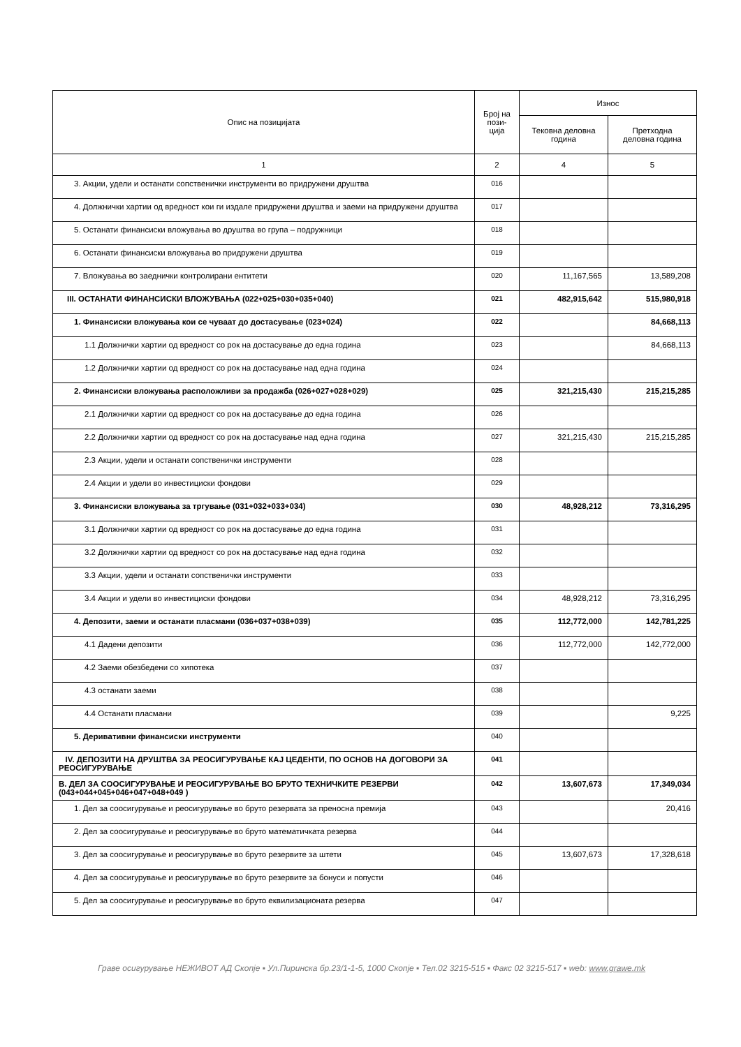| Опис на позицијата | Број на пози- ција | Износ | |
| --- | --- | --- | --- |
| | | Тековна деловна година | Претходна деловна година |
| 1 | 2 | 4 | 5 |
| 3. Акции, удели и останати сопственички инструменти во придружени друштва | 016 | | |
| 4. Должнички хартии од вредност кои ги издале придружени друштва и заеми на придружени друштва | 017 | | |
| 5. Останати финансиски вложувања во друштва во група – подружници | 018 | | |
| 6. Останати финансиски вложувања во придружени друштва | 019 | | |
| 7. Вложувања во заеднички контролирани ентитети | 020 | 11,167,565 | 13,589,208 |
| III. ОСТАНАТИ ФИНАНСИСКИ ВЛОЖУВАЊА (022+025+030+035+040) | 021 | 482,915,642 | 515,980,918 |
| 1. Финансиски вложувања кои се чуваат до достасување (023+024) | 022 | | 84,668,113 |
| 1.1 Должнички хартии од вредност со рок на достасување до една година | 023 | | 84,668,113 |
| 1.2 Должнички хартии од вредност со рок на достасување над една година | 024 | | |
| 2. Финансиски вложувања расположливи за продажба (026+027+028+029) | 025 | 321,215,430 | 215,215,285 |
| 2.1 Должнички хартии од вредност со рок на достасување до една година | 026 | | |
| 2.2 Должнички хартии од вредност со рок на достасување над една година | 027 | 321,215,430 | 215,215,285 |
| 2.3 Акции, удели и останати сопственички инструменти | 028 | | |
| 2.4 Акции и удели во инвестициски фондови | 029 | | |
| 3. Финансиски вложувања за тргување (031+032+033+034) | 030 | 48,928,212 | 73,316,295 |
| 3.1 Должнички хартии од вредност со рок на достасување до една година | 031 | | |
| 3.2 Должнички хартии од вредност со рок на достасување над една година | 032 | | |
| 3.3 Акции, удели и останати сопственички инструменти | 033 | | |
| 3.4 Акции и удели во инвестициски фондови | 034 | 48,928,212 | 73,316,295 |
| 4. Депозити, заеми и останати пласмани (036+037+038+039) | 035 | 112,772,000 | 142,781,225 |
| 4.1 Дадени депозити | 036 | 112,772,000 | 142,772,000 |
| 4.2 Заеми обезбедени со хипотека | 037 | | |
| 4.3 останати заеми | 038 | | |
| 4.4 Останати пласмани | 039 | | 9,225 |
| 5. Деривативни финансиски инструменти | 040 | | |
| IV. ДЕПОЗИТИ НА ДРУШТВА ЗА РЕОСИГУРУВАЊЕ КАЈ ЦЕДЕНТИ, ПО ОСНОВ НА ДОГОВОРИ ЗА РЕОСИГУРУВАЊЕ | 041 | | |
| В. ДЕЛ ЗА СООСИГУРУВАЊЕ И РЕОСИГУРУВАЊЕ ВО БРУТО ТЕХНИЧКИТЕ РЕЗЕРВИ (043+044+045+046+047+048+049 ) | 042 | 13,607,673 | 17,349,034 |
| 1. Дел за соосигурување и реосигурување во бруто резервата за преносна премија | 043 | | 20,416 |
| 2. Дел за соосигурување и реосигурување во бруто математичката резерва | 044 | | |
| 3. Дел за соосигурување и реосигурување во бруто резервите за штети | 045 | 13,607,673 | 17,328,618 |
| 4. Дел за соосигурување и реосигурување во бруто резервите за бонуси и попусти | 046 | | |
| 5. Дел за соосигурување и реосигурување во бруто еквилизационата резерва | 047 | | |
Граве осигурување НЕЖИВОТ АД Скопје ▪ Ул.Пиринска бр.23/1-1-5, 1000 Скопје ▪ Тел.02 3215-515 ▪ Факс 02 3215-517 ▪ web: www.grawe.mk